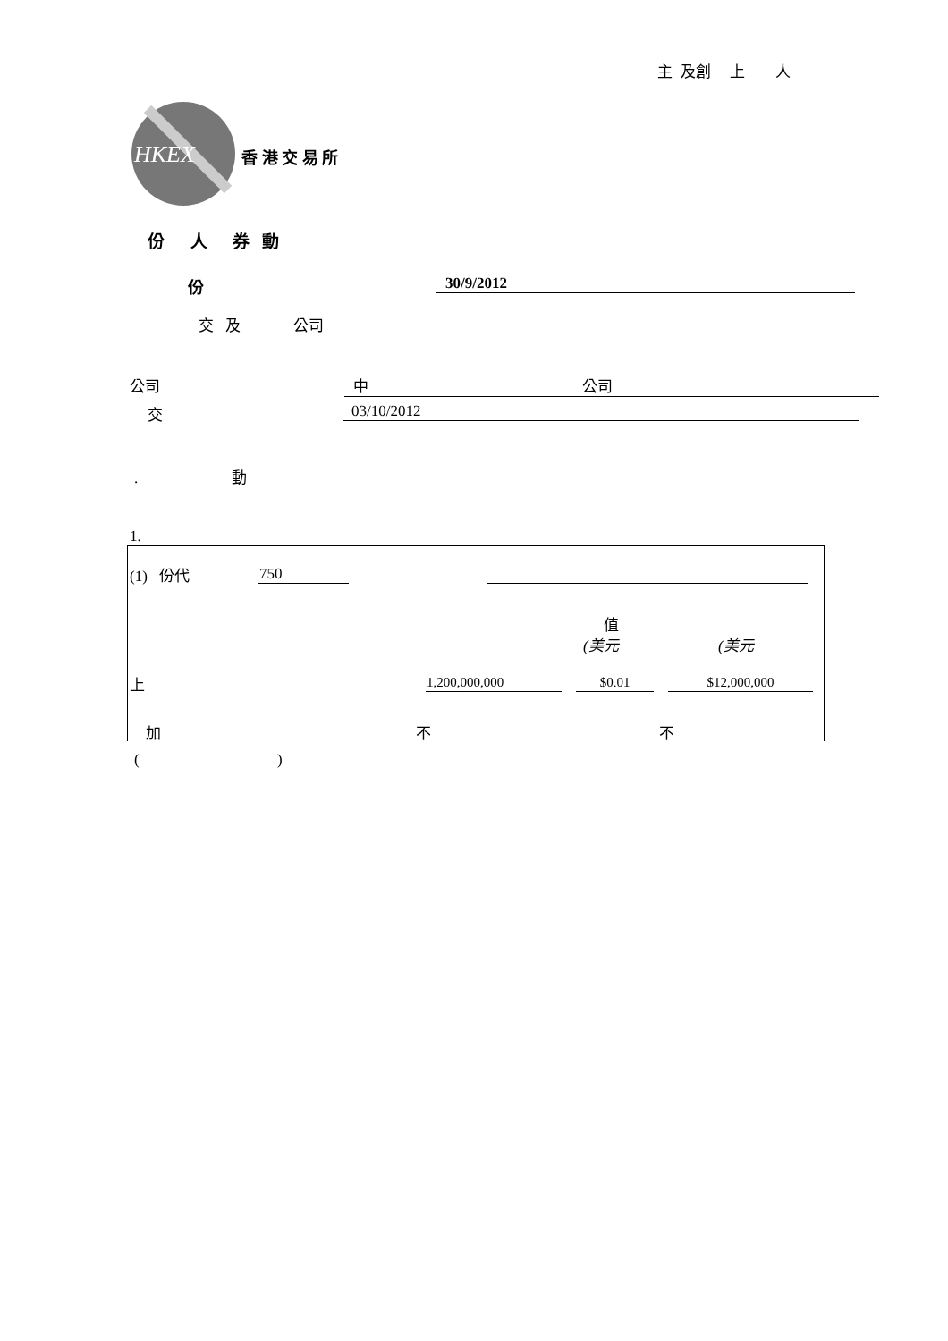主 及創 上 人
HKEX 香 港 交 易 所
份 人 券 動
份 30/9/2012
交 及 公司
公司 中 公司
交 03/10/2012
. 動
1.
(1) 份代 750
值
(美元 (美元
上
| 1,200,000,000 | $0.01 | $12,000,000 |
加 不 不
( )